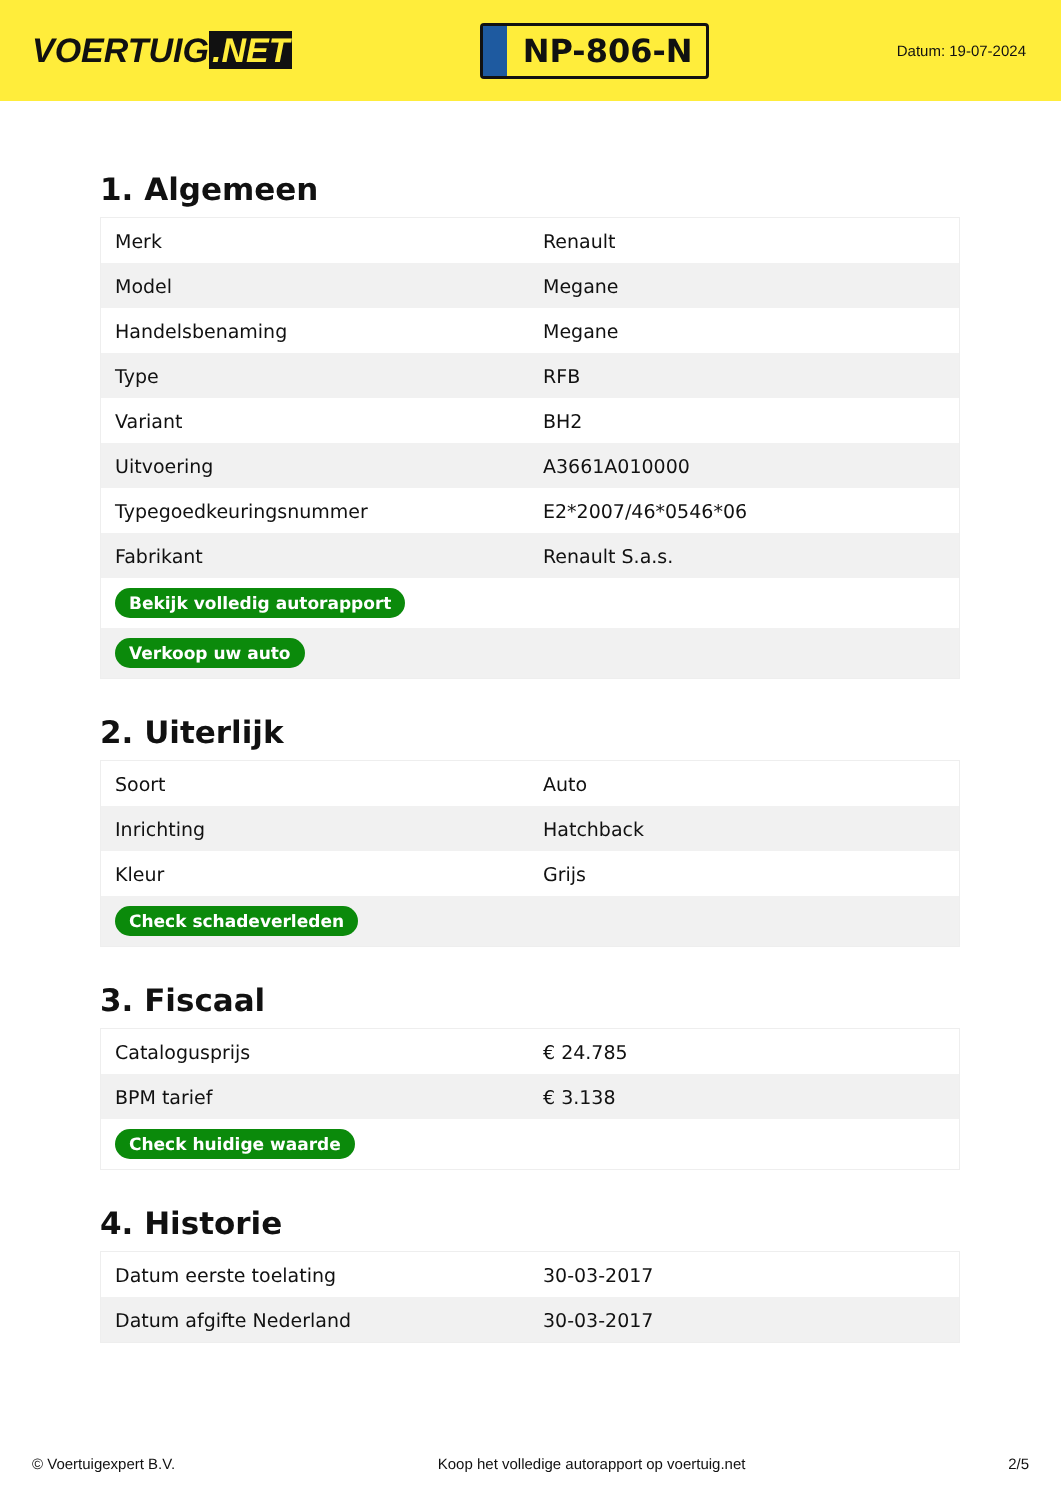VOERTUIG.NET
NP-806-N
Datum: 19-07-2024
1. Algemeen
| Merk | Renault |
| Model | Megane |
| Handelsbenaming | Megane |
| Type | RFB |
| Variant | BH2 |
| Uitvoering | A3661A010000 |
| Typegoedkeuringsnummer | E2*2007/46*0546*06 |
| Fabrikant | Renault S.a.s. |
| Bekijk volledig autorapport | |
| Verkoop uw auto | |
2. Uiterlijk
| Soort | Auto |
| Inrichting | Hatchback |
| Kleur | Grijs |
| Check schadeverleden | |
3. Fiscaal
| Catalogusprijs | € 24.785 |
| BPM tarief | € 3.138 |
| Check huidige waarde | |
4. Historie
| Datum eerste toelating | 30-03-2017 |
| Datum afgifte Nederland | 30-03-2017 |
© Voertuigexpert B.V. Koop het volledige autorapport op voertuig.net 2/5